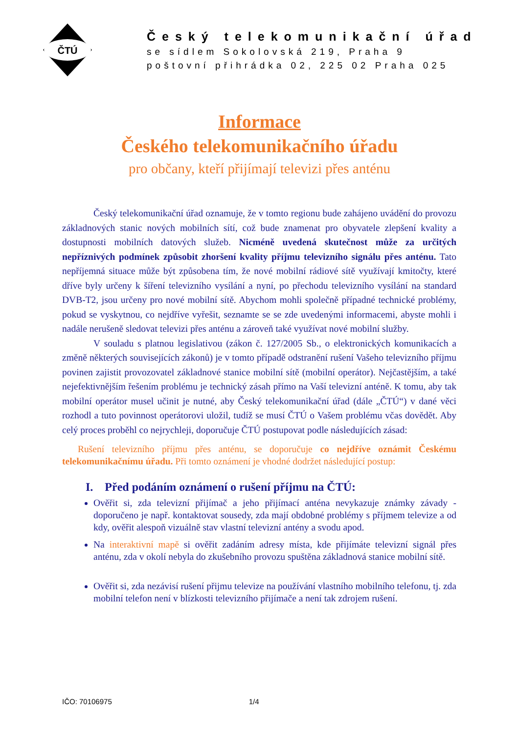ČTÚ
Český telekomunikační úřad
se sídlem Sokolovská 219, Praha 9
poštovní přihrádka 02, 225 02 Praha 025
Informace
Českého telekomunikačního úřadu
pro občany, kteří přijímají televizi přes anténu
Český telekomunikační úřad oznamuje, že v tomto regionu bude zahájeno uvádění do provozu základnových stanic nových mobilních sítí, což bude znamenat pro obyvatele zlepšení kvality a dostupnosti mobilních datových služeb. Nicméně uvedená skutečnost může za určitých nepříznivých podmínek způsobit zhoršení kvality příjmu televizního signálu přes anténu. Tato nepříjemná situace může být způsobena tím, že nové mobilní rádiové sítě využívají kmitočty, které dříve byly určeny k šíření televizního vysílání a nyní, po přechodu televizního vysílání na standard DVB-T2, jsou určeny pro nové mobilní sítě. Abychom mohli společně případné technické problémy, pokud se vyskytnou, co nejdříve vyřešit, seznamte se se zde uvedenými informacemi, abyste mohli i nadále nerušeně sledovat televizi přes anténu a zároveň také využívat nové mobilní služby.
V souladu s platnou legislativou (zákon č. 127/2005 Sb., o elektronických komunikacích a změně některých souvisejících zákonů) je v tomto případě odstranění rušení Vašeho televizního příjmu povinen zajistit provozovatel základnové stanice mobilní sítě (mobilní operátor). Nejčastějším, a také nejefektivnějším řešením problému je technický zásah přímo na Vaší televizní anténě. K tomu, aby tak mobilní operátor musel učinit je nutné, aby Český telekomunikační úřad (dále „ČTÚ“) v dané věci rozhodl a tuto povinnost operátorovi uložil, tudíž se musí ČTÚ o Vašem problému včas dovědět. Aby celý proces proběhl co nejrychleji, doporučuje ČTÚ postupovat podle následujících zásad:
Rušení televizního příjmu přes anténu, se doporučuje co nejdříve oznámit Českému telekomunikačnímu úřadu. Při tomto oznámení je vhodné dodržet následující postup:
I. Před podáním oznámení o rušení příjmu na ČTÚ:
Ověřit si, zda televizní přijímač a jeho přijímací anténa nevykazuje známky závady - doporučeno je např. kontaktovat sousedy, zda mají obdobné problémy s příjmem televize a od kdy, ověřit alespoň vizuálně stav vlastní televizní antény a svodu apod.
Na interaktivní mapě si ověřit zadáním adresy místa, kde přijímáte televizní signál přes anténu, zda v okolí nebyla do zkušebního provozu spuštěna základnová stanice mobilní sítě.
Ověřit si, zda nezávisí rušení přijmu televize na používání vlastního mobilního telefonu, tj. zda mobilní telefon není v blízkosti televizního přijímače a není tak zdrojem rušení.
IČO: 70106975 1/4